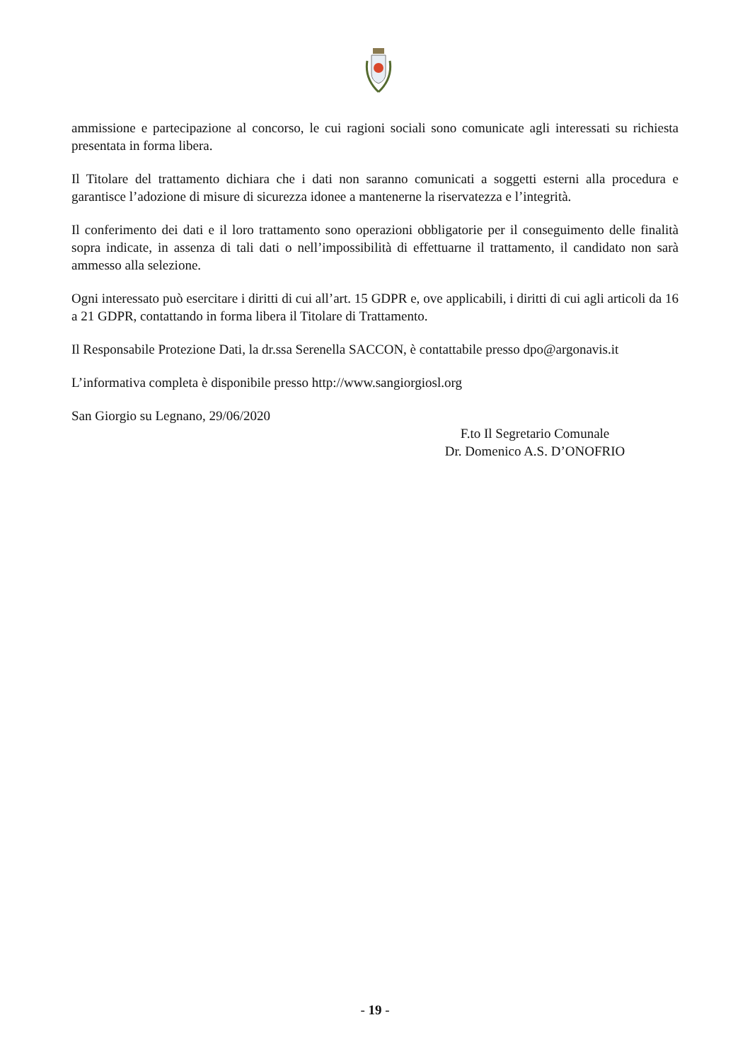ammissione e partecipazione al concorso, le cui ragioni sociali sono comunicate agli interessati su richiesta presentata in forma libera.
Il Titolare del trattamento dichiara che i dati non saranno comunicati a soggetti esterni alla procedura e garantisce l’adozione di misure di sicurezza idonee a mantenerne la riservatezza e l’integrità.
Il conferimento dei dati e il loro trattamento sono operazioni obbligatorie per il conseguimento delle finalità sopra indicate, in assenza di tali dati o nell’impossibilità di effettuarne il trattamento, il candidato non sarà ammesso alla selezione.
Ogni interessato può esercitare i diritti di cui all’art. 15 GDPR e, ove applicabili, i diritti di cui agli articoli da 16 a 21 GDPR, contattando in forma libera il Titolare di Trattamento.
Il Responsabile Protezione Dati, la dr.ssa Serenella SACCON, è contattabile presso dpo@argonavis.it
L’informativa completa è disponibile presso http://www.sangiorgiosl.org
San Giorgio su Legnano, 29/06/2020
F.to Il Segretario Comunale
Dr. Domenico A.S. D’ONOFRIO
- 19 -